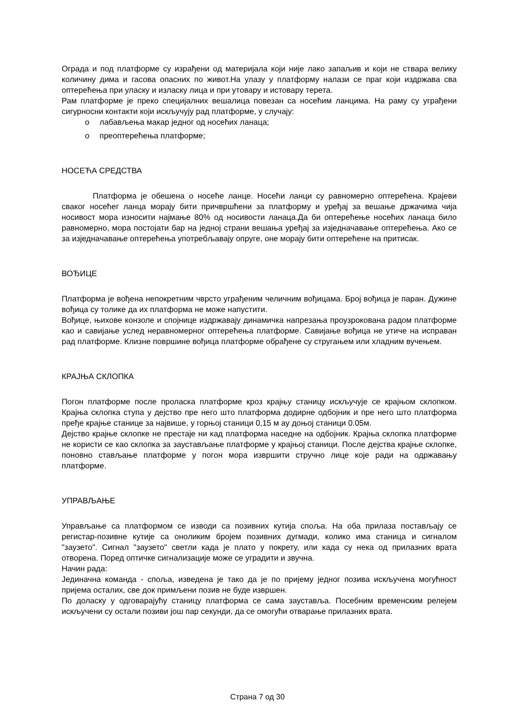Ограда и под платформе су израђени од материјала који није лако запаљив и који не ствара велику количину дима и гасова опасних по живот.На улазу у платформу налази се праг који издржава сва оптерећења при уласку и изласку лица и при утовару и истовару терета.
Рам платформе је преко специјалних вешалица повезан са носећим ланцима. На раму су уграђени сигурносни контакти који искључују рад платформе, у случају:
o лабављења макар једног од носећих ланаца;
o преоптерећења платформе;
НОСЕЋА СРЕДСТВА
Платформа је обешена о носеће ланце. Носећи ланци су равномерно оптерећена. Крајеви сваког носећег ланца морају бити причвршћени за платформу и уређај за вешање држачима чија носивост мора износити најмање 80% од носивости ланаца.Да би оптерећење носећих ланаца било равномерно, мора постојати бар на једној страни вешања уређај за изједначавање оптерећења. Ако се за изједначавање оптерећења употребљавају опруге, оне морају бити оптерећене на притисак.
ВОЂИЦЕ
Платформа је вођена непокретним чврсто уграђеним челичним вођицама. Број вођица је паран. Дужине вођица су толике да их платформа не може напустити.
Вођице, њихове конзоле и спојнице издржавају динамичка напрезања проузрокована радом платформе као и савијање услед неравномерног оптерећења платформе. Савијање вођица не утиче на исправан рад платформе. Клизне површине вођица платформе обрађене су стругањем или хладним вучењем.
КРАЈЊА СКЛОПКА
Погон платформе после проласка платформе кроз крајњу станицу искључује се крајњом склопком. Крајња склопка ступа у дејство пре него што платформа додирне одбојник и пре него што платформа пређе крајње станице за највише, у горњој станици 0,15 м ау доњој станици 0.05м.
Дејство крајње склопке не престаје ни кад платформа наседне на одбојник. Крајња склопка платформе не користи се као склопка за заустављање платформе у крајњој станици. После дејства крајње склопке, поновно стављање платформе у погон мора извршити стручно лице које ради на одржавању платформе.
УПРАВЉАЊЕ
Управљање са платформом се изводи са позивних кутија споља. На оба прилаза постављају се регистар-позивне кутије са оноликим бројем позивних дугмади, колико има станица и сигналом "заузето". Сигнал "заузето" светли када је плато у покрету, или када су нека од прилазних врата отворена. Поред оптичке сигнализације може се уградити и звучна.
Начин рада:
Јединачна команда - споља, изведена је тако да је по пријему једног позива искључена могућност пријема осталих, све док примљени позив не буде извршен.
По доласку у одговарајућу станицу платформа се сама зауставља. Посебним временским релејем искључени су остали позиви још пар секунди, да се омогући отварање прилазних врата.
Страна 7 од 30